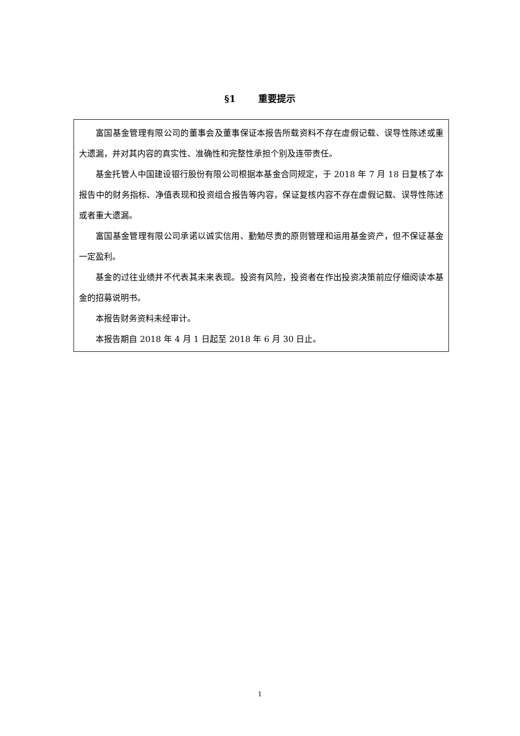§1 重要提示
富国基金管理有限公司的董事会及董事保证本报告所载资料不存在虚假记载、误导性陈述或重大遗漏，并对其内容的真实性、准确性和完整性承担个别及连带责任。
基金托管人中国建设银行股份有限公司根据本基金合同规定，于 2018 年 7 月 18 日复核了本报告中的财务指标、净值表现和投资组合报告等内容，保证复核内容不存在虚假记载、误导性陈述或者重大遗漏。
富国基金管理有限公司承诺以诚实信用、勤勉尽责的原则管理和运用基金资产，但不保证基金一定盈利。
基金的过往业绩并不代表其未来表现。投资有风险，投资者在作出投资决策前应仔细阅读本基金的招募说明书。
本报告财务资料未经审计。
本报告期自 2018 年 4 月 1 日起至 2018 年 6 月 30 日止。
1